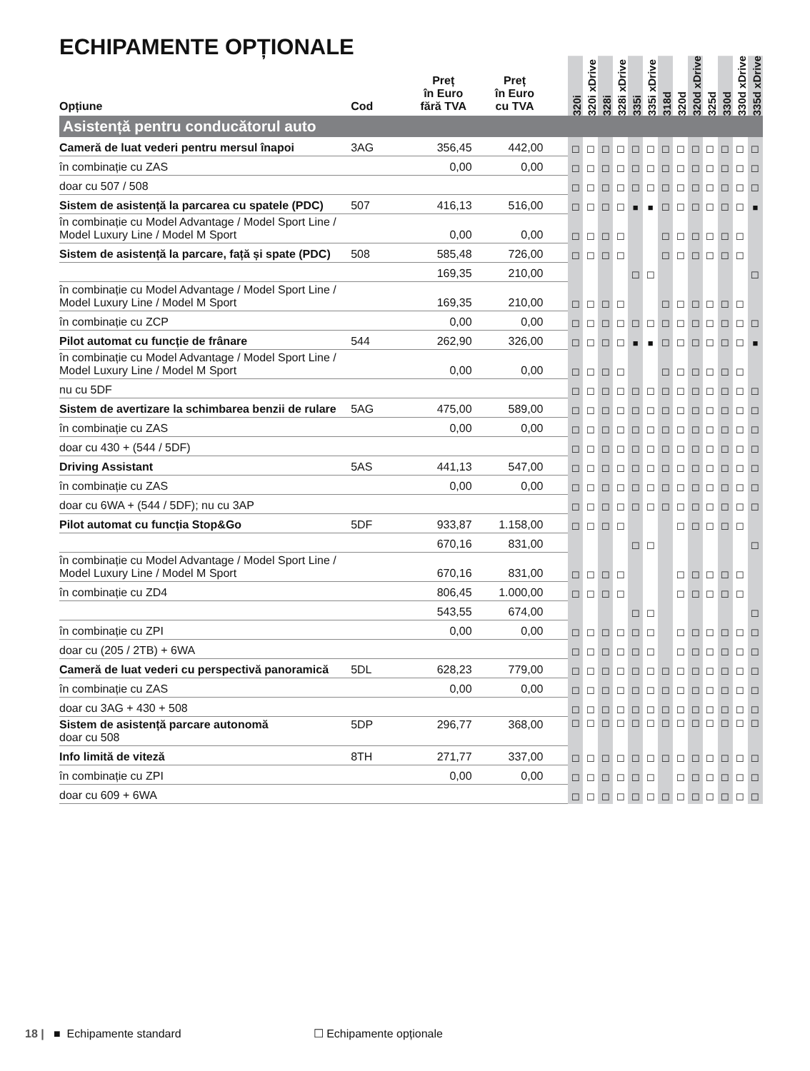ECHIPAMENTE OPȚIONALE
| Opțiune | Cod | Preț în Euro fără TVA | Preț în Euro cu TVA | | 320i | 320i xDrive | 328i | 328i xDrive | 335i | 335i xDrive | 318d | 320d | 320d xDrive | 325d | 330d | 330d xDrive | 335d xDrive |
| --- | --- | --- | --- | --- | --- | --- | --- | --- | --- | --- | --- | --- | --- | --- | --- | --- | --- |
| Asistență pentru conducătorul auto | | | | | | | | | | | | | | | | | |
| Cameră de luat vederi pentru mersul înapoi | 3AG | 356,45 | 442,00 | | ☐ | ☐ | ☐ | ☐ | ☐ | ☐ | ☐ | ☐ | ☐ | ☐ | ☐ | ☐ | ☐ |
| în combinație cu ZAS | | 0,00 | 0,00 | | ☐ | ☐ | ☐ | ☐ | ☐ | ☐ | ☐ | ☐ | ☐ | ☐ | ☐ | ☐ | ☐ |
| doar cu 507 / 508 | | | | | ☐ | ☐ | ☐ | ☐ | ☐ | ☐ | ☐ | ☐ | ☐ | ☐ | ☐ | ☐ | ☐ |
| Sistem de asistență la parcarea cu spatele (PDC) | 507 | 416,13 | 516,00 | | ☐ | ☐ | ☐ | ☐ | ■ | ■ | ☐ | ☐ | ☐ | ☐ | ☐ | ☐ | ■ |
| în combinație cu Model Advantage / Model Sport Line / Model Luxury Line / Model M Sport | | 0,00 | 0,00 | | ☐ | ☐ | ☐ | ☐ | | | ☐ | ☐ | ☐ | ☐ | ☐ | ☐ | |
| Sistem de asistență la parcare, față și spate (PDC) | 508 | 585,48 | 726,00 | | ☐ | ☐ | ☐ | ☐ | | | ☐ | ☐ | ☐ | ☐ | ☐ | ☐ | |
| | | 169,35 | 210,00 | | | | | | ☐ | ☐ | | | | | | | ☐ |
| în combinație cu Model Advantage / Model Sport Line / Model Luxury Line / Model M Sport | | 169,35 | 210,00 | | ☐ | ☐ | ☐ | ☐ | | | ☐ | ☐ | ☐ | ☐ | ☐ | ☐ | |
| în combinație cu ZCP | | 0,00 | 0,00 | | ☐ | ☐ | ☐ | ☐ | ☐ | ☐ | ☐ | ☐ | ☐ | ☐ | ☐ | ☐ | ☐ |
| Pilot automat cu funcție de frânare | 544 | 262,90 | 326,00 | | ☐ | ☐ | ☐ | ☐ | ■ | ■ | ☐ | ☐ | ☐ | ☐ | ☐ | ☐ | ■ |
| în combinație cu Model Advantage / Model Sport Line / Model Luxury Line / Model M Sport | | 0,00 | 0,00 | | ☐ | ☐ | ☐ | ☐ | | | ☐ | ☐ | ☐ | ☐ | ☐ | ☐ | |
| nu cu 5DF | | | | | ☐ | ☐ | ☐ | ☐ | ☐ | ☐ | ☐ | ☐ | ☐ | ☐ | ☐ | ☐ | ☐ |
| Sistem de avertizare la schimbarea benzii de rulare | 5AG | 475,00 | 589,00 | | ☐ | ☐ | ☐ | ☐ | ☐ | ☐ | ☐ | ☐ | ☐ | ☐ | ☐ | ☐ | ☐ |
| în combinație cu ZAS | | 0,00 | 0,00 | | ☐ | ☐ | ☐ | ☐ | ☐ | ☐ | ☐ | ☐ | ☐ | ☐ | ☐ | ☐ | ☐ |
| doar cu 430 + (544 / 5DF) | | | | | ☐ | ☐ | ☐ | ☐ | ☐ | ☐ | ☐ | ☐ | ☐ | ☐ | ☐ | ☐ | ☐ |
| Driving Assistant | 5AS | 441,13 | 547,00 | | ☐ | ☐ | ☐ | ☐ | ☐ | ☐ | ☐ | ☐ | ☐ | ☐ | ☐ | ☐ | ☐ |
| în combinație cu ZAS | | 0,00 | 0,00 | | ☐ | ☐ | ☐ | ☐ | ☐ | ☐ | ☐ | ☐ | ☐ | ☐ | ☐ | ☐ | ☐ |
| doar cu 6WA + (544 / 5DF); nu cu 3AP | | | | | ☐ | ☐ | ☐ | ☐ | ☐ | ☐ | ☐ | ☐ | ☐ | ☐ | ☐ | ☐ | ☐ |
| Pilot automat cu funcția Stop&Go | 5DF | 933,87 | 1.158,00 | | ☐ | ☐ | ☐ | ☐ | | | | ☐ | ☐ | ☐ | ☐ | ☐ | |
| | | 670,16 | 831,00 | | | | | | ☐ | ☐ | | | | | | | ☐ |
| în combinație cu Model Advantage / Model Sport Line / Model Luxury Line / Model M Sport | | 670,16 | 831,00 | | ☐ | ☐ | ☐ | ☐ | | | | ☐ | ☐ | ☐ | ☐ | ☐ | |
| în combinație cu ZD4 | | 806,45 | 1.000,00 | | ☐ | ☐ | ☐ | ☐ | | | | ☐ | ☐ | ☐ | ☐ | ☐ | |
| | | 543,55 | 674,00 | | | | | | ☐ | ☐ | | | | | | | ☐ |
| în combinație cu ZPI | | 0,00 | 0,00 | | ☐ | ☐ | ☐ | ☐ | ☐ | ☐ | | ☐ | ☐ | ☐ | ☐ | ☐ | ☐ |
| doar cu (205 / 2TB) + 6WA | | | | | ☐ | ☐ | ☐ | ☐ | ☐ | ☐ | | ☐ | ☐ | ☐ | ☐ | ☐ | ☐ |
| Cameră de luat vederi cu perspectivă panoramică | 5DL | 628,23 | 779,00 | | ☐ | ☐ | ☐ | ☐ | ☐ | ☐ | ☐ | ☐ | ☐ | ☐ | ☐ | ☐ | ☐ |
| în combinație cu ZAS | | 0,00 | 0,00 | | ☐ | ☐ | ☐ | ☐ | ☐ | ☐ | ☐ | ☐ | ☐ | ☐ | ☐ | ☐ | ☐ |
| doar cu 3AG + 430 + 508 | | | | | ☐ | ☐ | ☐ | ☐ | ☐ | ☐ | ☐ | ☐ | ☐ | ☐ | ☐ | ☐ | ☐ |
| Sistem de asistență parcare autonomă doar cu 508 | 5DP | 296,77 | 368,00 | | ☐ | ☐ | ☐ | ☐ | ☐ | ☐ | ☐ | ☐ | ☐ | ☐ | ☐ | ☐ | ☐ |
| Info limită de viteză | 8TH | 271,77 | 337,00 | | ☐ | ☐ | ☐ | ☐ | ☐ | ☐ | ☐ | ☐ | ☐ | ☐ | ☐ | ☐ | ☐ |
| în combinație cu ZPI | | 0,00 | 0,00 | | ☐ | ☐ | ☐ | ☐ | ☐ | ☐ | | ☐ | ☐ | ☐ | ☐ | ☐ | ☐ |
| doar cu 609 + 6WA | | | | | ☐ | ☐ | ☐ | ☐ | ☐ | ☐ | ☐ | ☐ | ☐ | ☐ | ☐ | ☐ | ☐ |
18 | ■ Echipamente standard ☐ Echipamente opționale